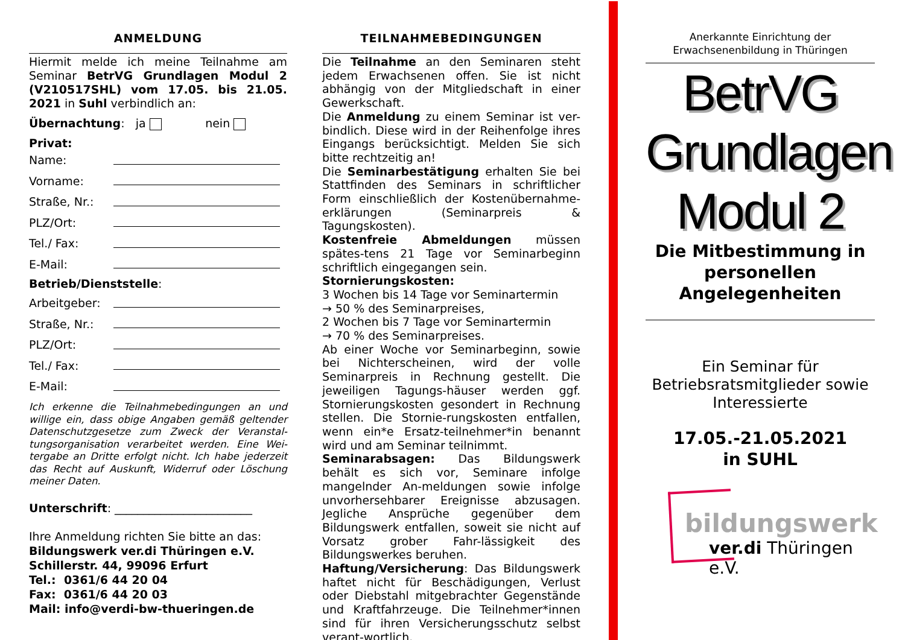ANMELDUNG
Hiermit melde ich meine Teilnahme am Seminar BetrVG Grundlagen Modul 2 (V210517SHL) vom 17.05. bis 21.05. 2021 in Suhl verbindlich an:
Übernachtung: ja nein
Privat:
Name:
Vorname:
Straße, Nr.:
PLZ/Ort:
Tel./ Fax:
E-Mail:
Betrieb/Dienststelle:
Arbeitgeber:
Straße, Nr.:
PLZ/Ort:
Tel./ Fax:
E-Mail:
Ich erkenne die Teilnahmebedingungen an und willige ein, dass obige Angaben gemäß geltender Datenschutzgesetze zum Zweck der Veranstal-tungsorganisation verarbeitet werden. Eine Wei-tergabe an Dritte erfolgt nicht. Ich habe jederzeit das Recht auf Auskunft, Widerruf oder Löschung meiner Daten.
Unterschrift: ________________________
Ihre Anmeldung richten Sie bitte an das:
Bildungswerk ver.di Thüringen e.V.
Schillerstr. 44, 99096 Erfurt
Tel.: 0361/6 44 20 04
Fax: 0361/6 44 20 03
Mail: info@verdi-bw-thueringen.de
TEILNAHMEBEDINGUNGEN
Die Teilnahme an den Seminaren steht jedem Erwachsenen offen. Sie ist nicht abhängig von der Mitgliedschaft in einer Gewerkschaft.
Die Anmeldung zu einem Seminar ist ver-bindlich. Diese wird in der Reihenfolge ihres Eingangs berücksichtigt. Melden Sie sich bitte rechtzeitig an!
Die Seminarbestätigung erhalten Sie bei Stattfinden des Seminars in schriftlicher Form einschließlich der Kostenübernahme-erklärungen (Seminarpreis & Tagungskosten).
Kostenfreie Abmeldungen müssen spätes-tens 21 Tage vor Seminarbeginn schriftlich eingegangen sein.
Stornierungskosten:
3 Wochen bis 14 Tage vor Seminartermin
→ 50 % des Seminarpreises,
2 Wochen bis 7 Tage vor Seminartermin
→ 70 % des Seminarpreises.
Ab einer Woche vor Seminarbeginn, sowie bei Nichterscheinen, wird der volle Seminarpreis in Rechnung gestellt. Die jeweiligen Tagungs-häuser werden ggf. Stornierungskosten gesondert in Rechnung stellen. Die Stornie-rungskosten entfallen, wenn ein*e Ersatz-teilnehmer*in benannt wird und am Seminar teilnimmt.
Seminarabsagen: Das Bildungswerk behält es sich vor, Seminare infolge mangelnder An-meldungen sowie infolge unvorhersehbarer Ereignisse abzusagen. Jegliche Ansprüche gegenüber dem Bildungswerk entfallen, soweit sie nicht auf Vorsatz grober Fahr-lässigkeit des Bildungswerkes beruhen.
Haftung/Versicherung: Das Bildungswerk haftet nicht für Beschädigungen, Verlust oder Diebstahl mitgebrachter Gegenstände und Kraftfahrzeuge. Die Teilnehmer*innen sind für ihren Versicherungsschutz selbst verant-wortlich.
Anerkannte Einrichtung der Erwachsenenbildung in Thüringen
BetrVG
Grundlagen
Modul 2
Die Mitbestimmung in personellen Angelegenheiten
Ein Seminar für Betriebsratsmitglieder sowie Interessierte
17.05.-21.05.2021
in SUHL
bildungswerk
ver.di Thüringen e.V.